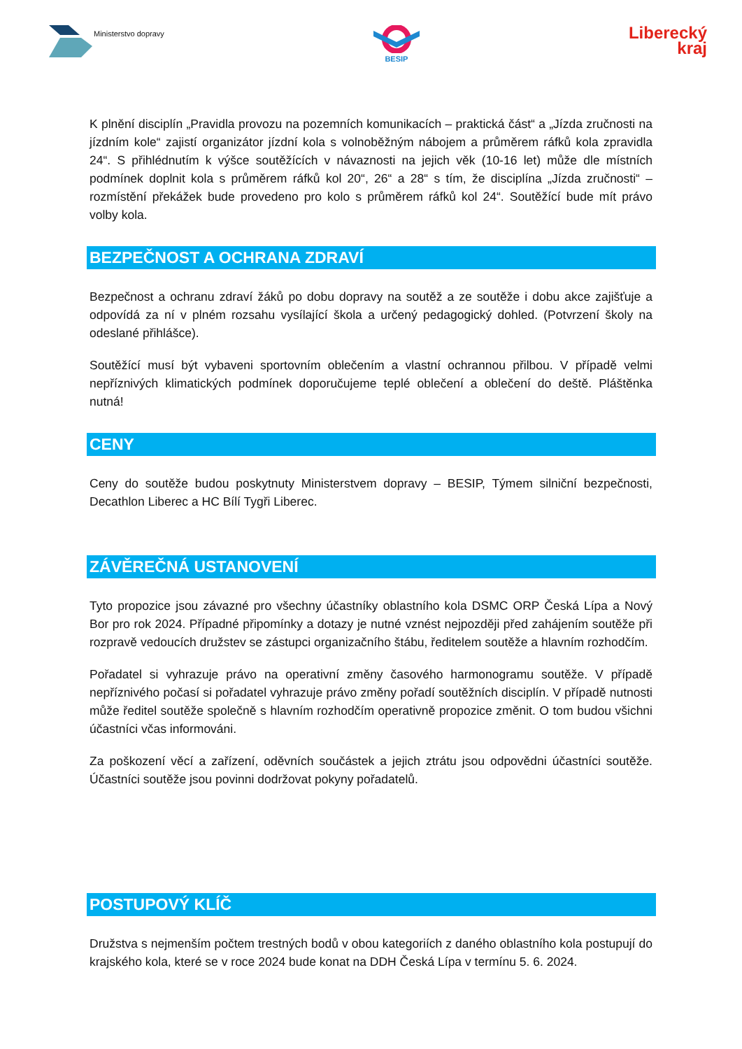Ministerstvo dopravy
BESIP
Liberecký
kraj
K plnění disciplín „Pravidla provozu na pozemních komunikacích – praktická část“ a „Jízda zručnosti na jízdním kole“ zajistí organizátor jízdní kola s volnoběžným nábojem a průměrem ráfků kola zpravidla 24“. S přihlédnutím k výšce soutěžících v návaznosti na jejich věk (10-16 let) může dle místních podmínek doplnit kola s průměrem ráfků kol 20“, 26“ a 28“ s tím, že disciplína „Jízda zručnosti“ – rozmístění překážek bude provedeno pro kolo s průměrem ráfků kol 24“. Soutěžící bude mít právo volby kola.
BEZPEČNOST A OCHRANA ZDRAVÍ
Bezpečnost a ochranu zdraví žáků po dobu dopravy na soutěž a ze soutěže i dobu akce zajišťuje a odpovídá za ní v plném rozsahu vysílající škola a určený pedagogický dohled. (Potvrzení školy na odeslané přihlášce).
Soutěžící musí být vybaveni sportovním oblečením a vlastní ochrannou přilbou. V případě velmi nepříznivých klimatických podmínek doporučujeme teplé oblečení a oblečení do deště. Pláštěnka nutná!
CENY
Ceny do soutěže budou poskytnuty Ministerstvem dopravy – BESIP, Týmem silniční bezpečnosti, Decathlon Liberec a HC Bílí Tygři Liberec.
ZÁVĚREČNÁ USTANOVENÍ
Tyto propozice jsou závazné pro všechny účastníky oblastního kola DSMC ORP Česká Lípa a Nový Bor pro rok 2024. Případné připomínky a dotazy je nutné vznést nejpozději před zahájením soutěže při rozpravě vedoucích družstev se zástupci organizačního štábu, ředitelem soutěže a hlavním rozhodčím.
Pořadatel si vyhrazuje právo na operativní změny časového harmonogramu soutěže. V případě nepříznivého počasí si pořadatel vyhrazuje právo změny pořadí soutěžních disciplín. V případě nutnosti může ředitel soutěže společně s hlavním rozhodčím operativně propozice změnit. O tom budou všichni účastníci včas informováni.
Za poškození věcí a zařízení, oděvních součástek a jejich ztrátu jsou odpovědni účastníci soutěže. Účastníci soutěže jsou povinni dodržovat pokyny pořadatelů.
POSTUPOVÝ KLÍČ
Družstva s nejmenším počtem trestných bodů v obou kategoriích z daného oblastního kola postupují do krajského kola, které se v roce 2024 bude konat na DDH Česká Lípa v termínu 5. 6. 2024.